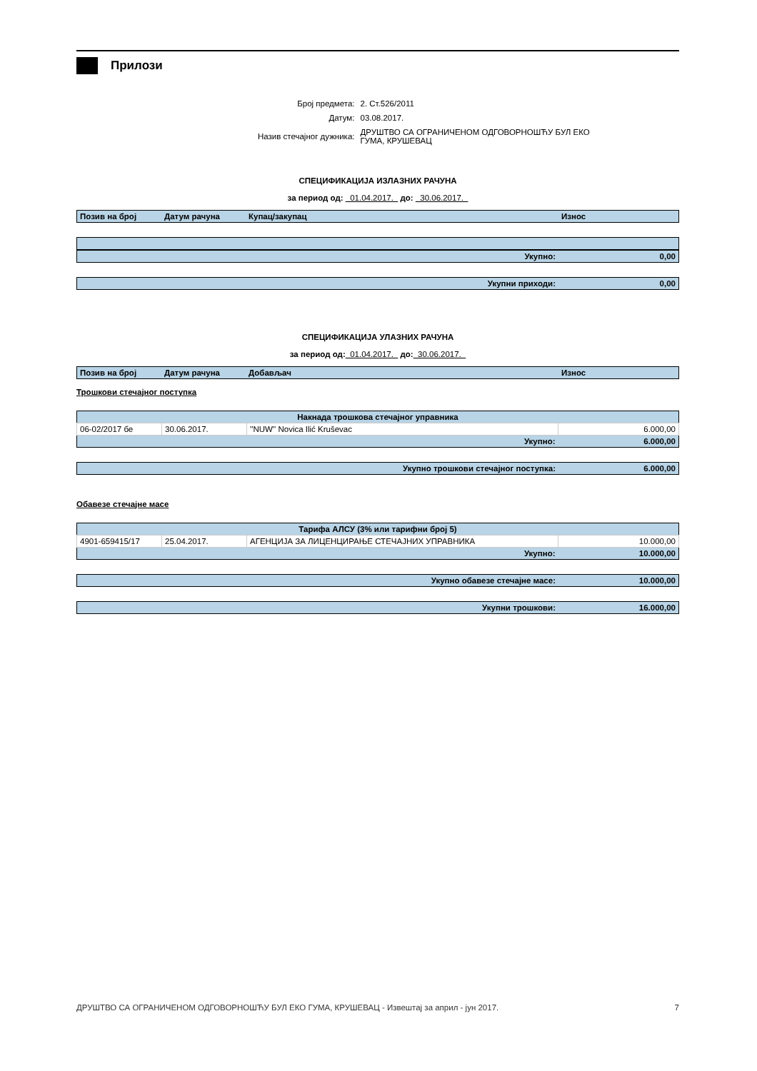Прилози
| Број предмета: | 2. Ст.526/2011 |
| Датум: | 03.08.2017. |
| Назив стечајног дужника: | ДРУШТВО СА ОГРАНИЧЕНОМ ОДГОВОРНОШЋУ БУЛ ЕКО ГУМА, КРУШЕВАЦ |
СПЕЦИФИКАЦИЈА ИЗЛАЗНИХ РАЧУНА
за период од: 01.04.2017. до: 30.06.2017.
| Позив на број | Датум рачуна | Купац/закупац | Износ |
| --- | --- | --- | --- |
| Укупно: | 0,00 |
| Укупни приходи: | 0,00 |
СПЕЦИФИКАЦИЈА УЛАЗНИХ РАЧУНА
за период од: 01.04.2017. до: 30.06.2017.
| Позив на број | Датум рачуна | Добављач | Износ |
| --- | --- | --- | --- |
Трошкови стечајног поступка
| Накнада трошкова стечајног управника | | | |
| 06-02/2017 бе | 30.06.2017. | ''NUW'' Novica Ilić Kruševac | 6.000,00 |
| Укупно: | | | 6.000,00 |
| Укупно трошкови стечајног поступка: | 6.000,00 |
Обавезе стечајне масе
| Тарифа АЛСУ (3% или тарифни број 5) | | | |
| 4901-659415/17 | 25.04.2017. | АГЕНЦИЈА ЗА ЛИЦЕНЦИРАЊЕ СТЕЧАЈНИХ УПРАВНИКА | 10.000,00 |
| Укупно: | | | 10.000,00 |
| Укупно обавезе стечајне масе: | 10.000,00 |
| Укупни трошкови: | 16.000,00 |
ДРУШТВО СА ОГРАНИЧЕНОМ ОДГОВОРНОШЋУ БУЛ ЕКО ГУМА, КРУШЕВАЦ - Извештај за април - јун 2017. 7